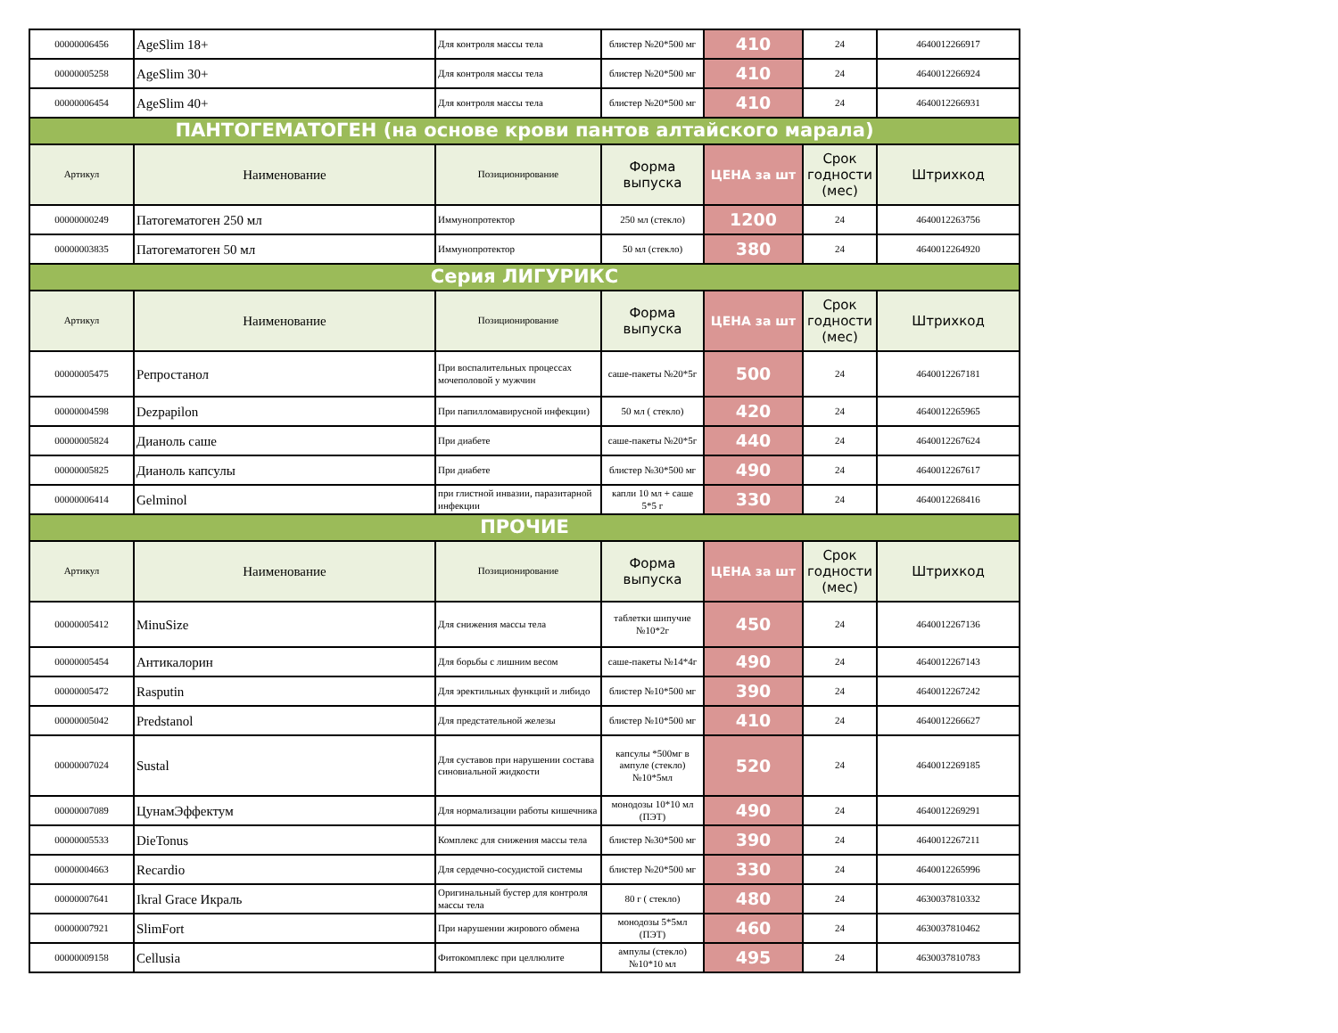| 00000006456 | AgeSlim 18+ | Для контроля массы тела | блистер №20*500 мг | 410 | 24 | 4640012266917 |
| 00000005258 | AgeSlim 30+ | Для контроля массы тела | блистер №20*500 мг | 410 | 24 | 4640012266924 |
| 00000006454 | AgeSlim 40+ | Для контроля массы тела | блистер №20*500 мг | 410 | 24 | 4640012266931 |
| ПАНТОГЕМАТОГЕН (на основе крови пантов алтайского марала) | | | | | | |
| Артикул | Наименование | Позиционирование | Форма выпуска | ЦЕНА за шт | Срок годности (мес) | Штрихкод |
| 00000000249 | Патогематоген 250 мл | Иммунопротектор | 250 мл (стекло) | 1200 | 24 | 4640012263756 |
| 00000003835 | Патогематоген 50 мл | Иммунопротектор | 50 мл (стекло) | 380 | 24 | 4640012264920 |
| Серия ЛИГУРИКС | | | | | | |
| Артикул | Наименование | Позиционирование | Форма выпуска | ЦЕНА за шт | Срок годности (мес) | Штрихкод |
| 00000005475 | Репростанол | При воспалительных процессах мочеполовой у мужчин | саше-пакеты №20*5г | 500 | 24 | 4640012267181 |
| 00000004598 | Dezpapilon | При папилломавирусной инфекции) | 50 мл ( стекло) | 420 | 24 | 4640012265965 |
| 00000005824 | Дианоль саше | При диабете | саше-пакеты №20*5г | 440 | 24 | 4640012267624 |
| 00000005825 | Дианоль капсулы | При диабете | блистер №30*500 мг | 490 | 24 | 4640012267617 |
| 00000006414 | Gelminol | при глистной инвазии, паразитарной инфекции | капли 10 мл + саше 5*5 г | 330 | 24 | 4640012268416 |
| ПРОЧИЕ | | | | | | |
| Артикул | Наименование | Позиционирование | Форма выпуска | ЦЕНА за шт | Срок годности (мес) | Штрихкод |
| 00000005412 | MinuSize | Для снижения массы тела | таблетки шипучие №10*2г | 450 | 24 | 4640012267136 |
| 00000005454 | Антикалорин | Для борьбы с лишним весом | саше-пакеты №14*4г | 490 | 24 | 4640012267143 |
| 00000005472 | Rasputin | Для эректильных функций и либидо | блистер №10*500 мг | 390 | 24 | 4640012267242 |
| 00000005042 | Predstanol | Для предстательной железы | блистер №10*500 мг | 410 | 24 | 4640012266627 |
| 00000007024 | Sustal | Для суставов при нарушении состава синовиальной жидкости | капсулы *500мг в ампуле (стекло) №10*5мл | 520 | 24 | 4640012269185 |
| 00000007089 | ЦунамЭффектум | Для нормализации работы кишечника | монодозы 10*10 мл (ПЭТ) | 490 | 24 | 4640012269291 |
| 00000005533 | DieTonus | Комплекс для снижения массы тела | блистер №30*500 мг | 390 | 24 | 4640012267211 |
| 00000004663 | Recardio | Для сердечно-сосудистой системы | блистер №20*500 мг | 330 | 24 | 4640012265996 |
| 00000007641 | Ikral Grace Икраль | Оригинальный бустер для контроля массы тела | 80 г ( стекло) | 480 | 24 | 4630037810332 |
| 00000007921 | SlimFort | При нарушении жирового обмена | монодозы 5*5мл (ПЭТ) | 460 | 24 | 4630037810462 |
| 00000009158 | Cellusia | Фитокомплекс при целлюлите | ампулы (стекло) №10*10 мл | 495 | 24 | 4630037810783 |